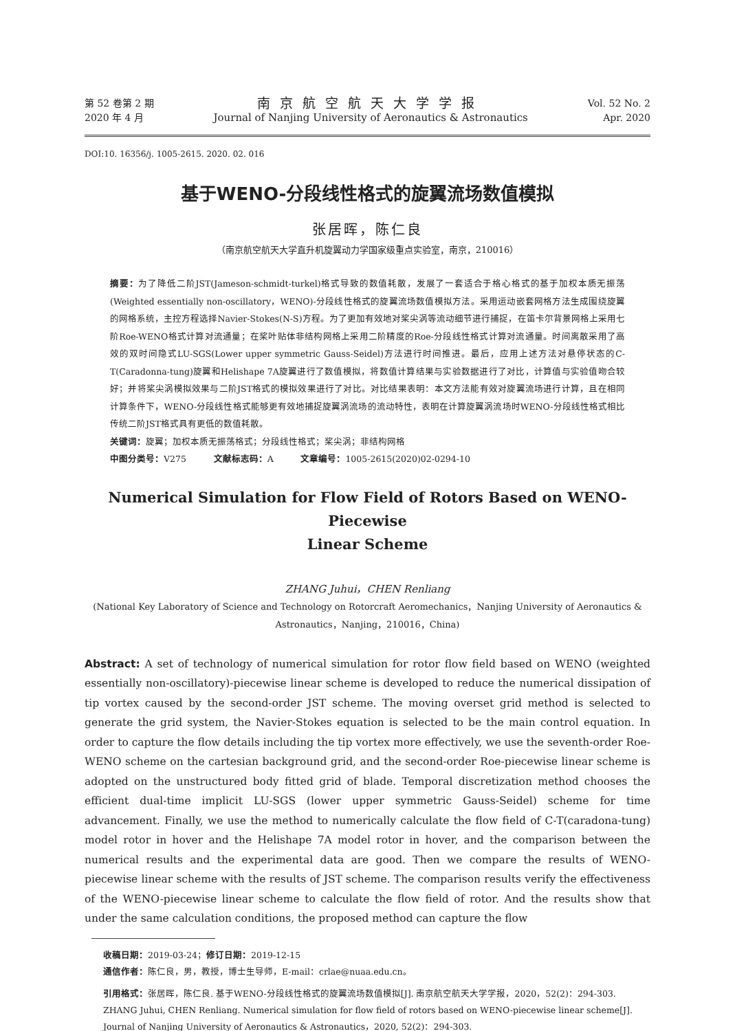第 52 卷第 2 期
2020 年 4 月
南京航空航天大学学报
Journal of Nanjing University of Aeronautics & Astronautics
Vol. 52 No. 2
Apr. 2020
DOI:10. 16356/j. 1005-2615. 2020. 02. 016
基于WENO-分段线性格式的旋翼流场数值模拟
张居晖，陈仁良
（南京航空航天大学直升机旋翼动力学国家级重点实验室，南京，210016）
摘要：为了降低二阶JST(Jameson-schmidt-turkel)格式导致的数值耗散，发展了一套适合于格心格式的基于加权本质无振荡(Weighted essentially non-oscillatory，WENO)-分段线性格式的旋翼流场数值模拟方法。采用运动嵌套网格方法生成围绕旋翼的网格系统，主控方程选择Navier-Stokes(N-S)方程。为了更加有效地对桨尖涡等流动细节进行捕捉，在笛卡尔背景网格上采用七阶Roe-WENO格式计算对流通量；在桨叶贴体非结构网格上采用二阶精度的Roe-分段线性格式计算对流通量。时间离散采用了高效的双时间隐式LU-SGS(Lower upper symmetric Gauss-Seidel)方法进行时间推进。最后，应用上述方法对悬停状态的C-T(Caradonna-tung)旋翼和Helishape 7A旋翼进行了数值模拟，将数值计算结果与实验数据进行了对比，计算值与实验值吻合较好；并将桨尖涡模拟效果与二阶JST格式的模拟效果进行了对比。对比结果表明：本文方法能有效对旋翼流场进行计算，且在相同计算条件下，WENO-分段线性格式能够更有效地捕捉旋翼涡流场的流动特性，表明在计算旋翼涡流场时WENO-分段线性格式相比传统二阶JST格式具有更低的数值耗散。
关键词：旋翼；加权本质无振荡格式；分段线性格式；桨尖涡；非结构网格
中图分类号：V275 文献标志码：A 文章编号：1005-2615(2020)02-0294-10
Numerical Simulation for Flow Field of Rotors Based on WENO-Piecewise
Linear Scheme
ZHANG Juhui，CHEN Renliang
(National Key Laboratory of Science and Technology on Rotorcraft Aeromechanics，Nanjing University of Aeronautics &
Astronautics，Nanjing，210016，China)
Abstract: A set of technology of numerical simulation for rotor flow field based on WENO (weighted essentially non-oscillatory)-piecewise linear scheme is developed to reduce the numerical dissipation of tip vortex caused by the second-order JST scheme. The moving overset grid method is selected to generate the grid system, the Navier-Stokes equation is selected to be the main control equation. In order to capture the flow details including the tip vortex more effectively, we use the seventh-order Roe-WENO scheme on the cartesian background grid, and the second-order Roe-piecewise linear scheme is adopted on the unstructured body fitted grid of blade. Temporal discretization method chooses the efficient dual-time implicit LU-SGS (lower upper symmetric Gauss-Seidel) scheme for time advancement. Finally, we use the method to numerically calculate the flow field of C-T(caradona-tung) model rotor in hover and the Helishape 7A model rotor in hover, and the comparison between the numerical results and the experimental data are good. Then we compare the results of WENO-piecewise linear scheme with the results of JST scheme. The comparison results verify the effectiveness of the WENO-piecewise linear scheme to calculate the flow field of rotor. And the results show that under the same calculation conditions, the proposed method can capture the flow
收稿日期：2019-03-24；修订日期：2019-12-15
通信作者：陈仁良，男，教授，博士生导师，E-mail：crlae@nuaa.edu.cn。
引用格式：张居晖，陈仁良. 基于WENO-分段线性格式的旋翼流场数值模拟[J]. 南京航空航天大学学报，2020，52(2)：294-303. ZHANG Juhui, CHEN Renliang. Numerical simulation for flow field of rotors based on WENO-piecewise linear scheme[J]. Journal of Nanjing University of Aeronautics & Astronautics，2020, 52(2)：294-303.